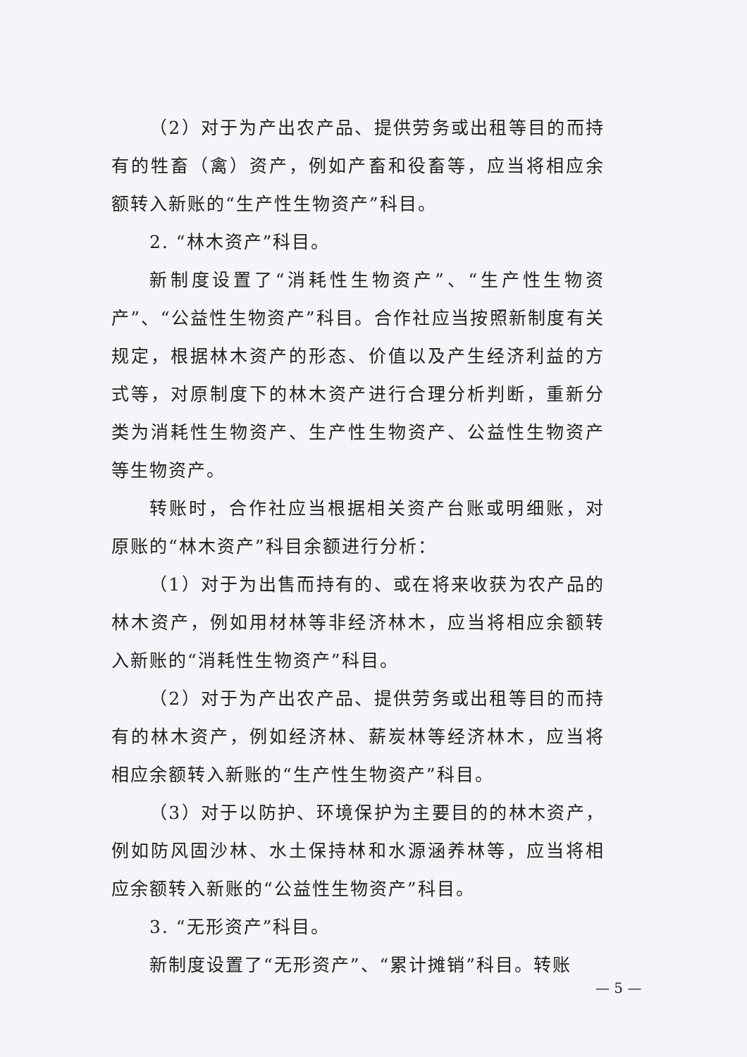（2）对于为产出农产品、提供劳务或出租等目的而持有的牲畜（禽）资产，例如产畜和役畜等，应当将相应余额转入新账的“生产性生物资产”科目。
2. “林木资产”科目。
新制度设置了“消耗性生物资产”、“生产性生物资产”、“公益性生物资产”科目。合作社应当按照新制度有关规定，根据林木资产的形态、价值以及产生经济利益的方式等，对原制度下的林木资产进行合理分析判断，重新分类为消耗性生物资产、生产性生物资产、公益性生物资产等生物资产。
转账时，合作社应当根据相关资产台账或明细账，对原账的“林木资产”科目余额进行分析：
（1）对于为出售而持有的、或在将来收获为农产品的林木资产，例如用材林等非经济林木，应当将相应余额转入新账的“消耗性生物资产”科目。
（2）对于为产出农产品、提供劳务或出租等目的而持有的林木资产，例如经济林、薪炭林等经济林木，应当将相应余额转入新账的“生产性生物资产”科目。
（3）对于以防护、环境保护为主要目的的林木资产，例如防风固沙林、水土保持林和水源涵养林等，应当将相应余额转入新账的“公益性生物资产”科目。
3. “无形资产”科目。
新制度设置了“无形资产”、“累计摊销”科目。转账
— 5 —